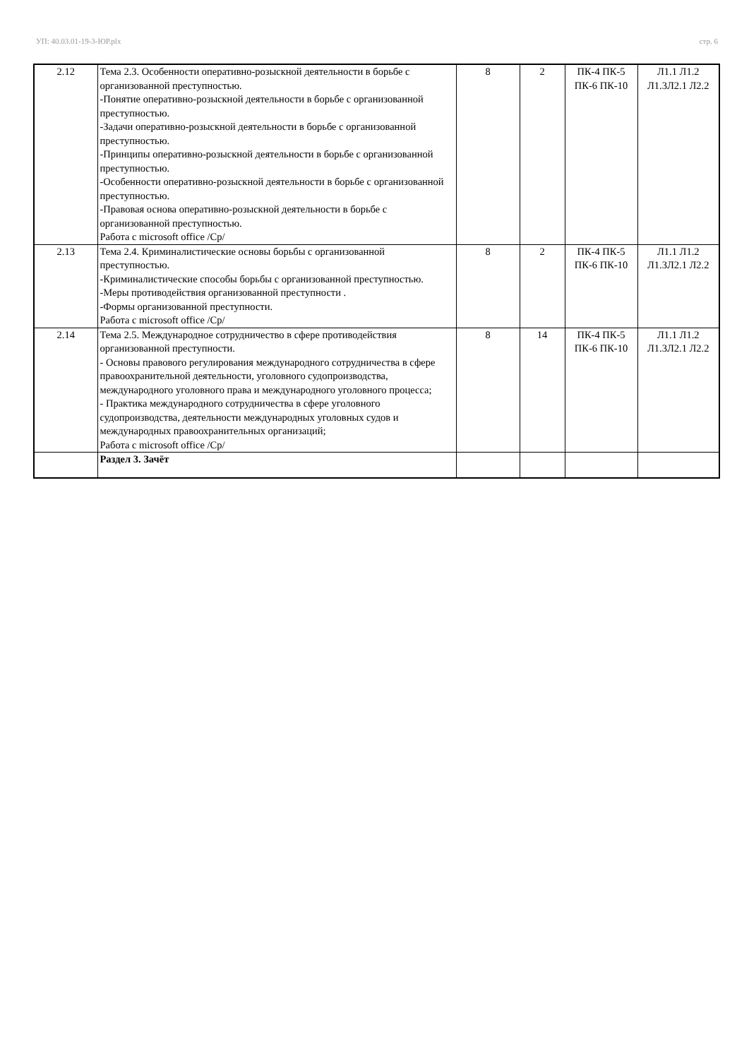УП: 40.03.01-19-3-ЮР.plx стр. 6
| 2.12 | Тема 2.3. Особенности оперативно-розыскной деятельности в борьбе с организованной преступностью. -Понятие оперативно-розыскной деятельности в борьбе с организованной преступностью. -Задачи оперативно-розыскной деятельности в борьбе с организованной преступностью. -Принципы оперативно-розыскной деятельности в борьбе с организованной преступностью. -Особенности оперативно-розыскной деятельности в борьбе с организованной преступностью. -Правовая основа оперативно-розыскной деятельности в борьбе с организованной преступностью. Работа с microsoft office /Ср/ | 8 | 2 | ПК-4 ПК-5 ПК-6 ПК-10 | Л1.1 Л1.2 Л1.3Л2.1 Л2.2 |
| 2.13 | Тема 2.4. Криминалистические основы борьбы с организованной преступностью. -Криминалистические способы борьбы с организованной преступностью. -Меры противодействия организованной преступности . -Формы организованной преступности. Работа с microsoft office /Ср/ | 8 | 2 | ПК-4 ПК-5 ПК-6 ПК-10 | Л1.1 Л1.2 Л1.3Л2.1 Л2.2 |
| 2.14 | Тема 2.5. Международное сотрудничество в сфере противодействия организованной преступности. - Основы правового регулирования международного сотрудничества в сфере правоохранительной деятельности, уголовного судопроизводства, международного уголовного права и международного уголовного процесса; - Практика международного сотрудничества в сфере уголовного судопроизводства, деятельности международных уголовных судов и международных правоохранительных организаций; Работа с microsoft office /Ср/ | 8 | 14 | ПК-4 ПК-5 ПК-6 ПК-10 | Л1.1 Л1.2 Л1.3Л2.1 Л2.2 |
| | Раздел 3. Зачёт | | | | |